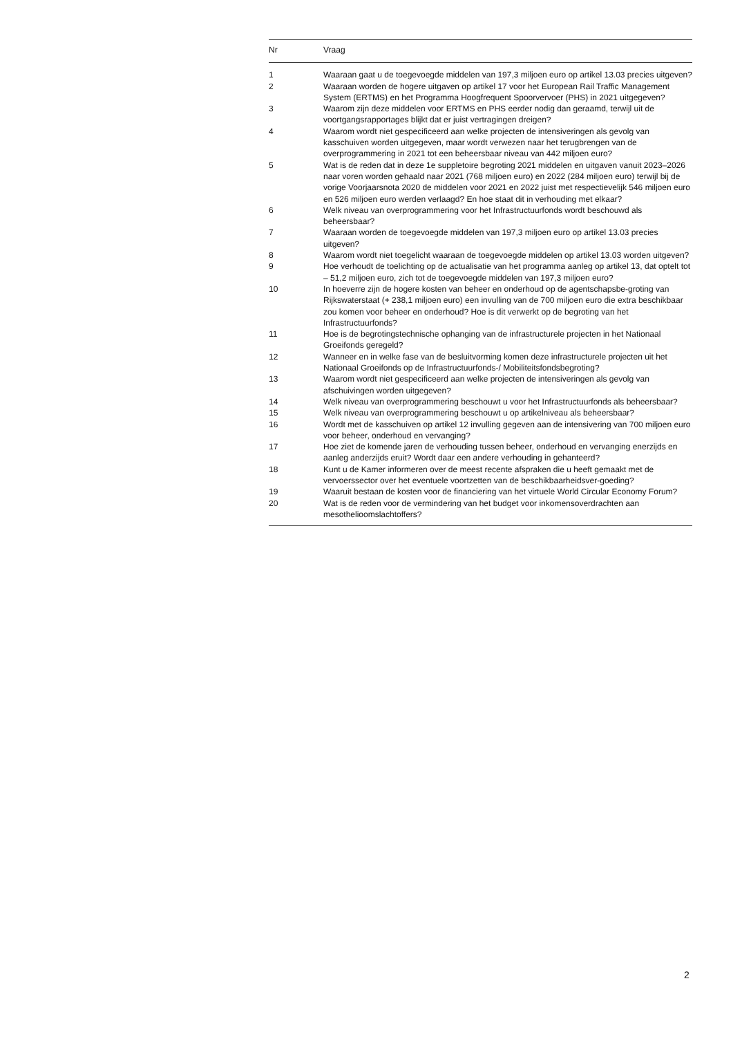| Nr | Vraag |
| --- | --- |
| 1 | Waaraan gaat u de toegevoegde middelen van 197,3 miljoen euro op artikel 13.03 precies uitgeven? |
| 2 | Waaraan worden de hogere uitgaven op artikel 17 voor het European Rail Traffic Management System (ERTMS) en het Programma Hoogfrequent Spoorvervoer (PHS) in 2021 uitgegeven? |
| 3 | Waarom zijn deze middelen voor ERTMS en PHS eerder nodig dan geraamd, terwijl uit de voortgangsrapportages blijkt dat er juist vertragingen dreigen? |
| 4 | Waarom wordt niet gespecificeerd aan welke projecten de intensiveringen als gevolg van kasschuiven worden uitgegeven, maar wordt verwezen naar het terugbrengen van de overprogrammering in 2021 tot een beheersbaar niveau van 442 miljoen euro? |
| 5 | Wat is de reden dat in deze 1e suppletoire begroting 2021 middelen en uitgaven vanuit 2023–2026 naar voren worden gehaald naar 2021 (768 miljoen euro) en 2022 (284 miljoen euro) terwijl bij de vorige Voorjaarsnota 2020 de middelen voor 2021 en 2022 juist met respectievelijk 546 miljoen euro en 526 miljoen euro werden verlaagd? En hoe staat dit in verhouding met elkaar? |
| 6 | Welk niveau van overprogrammering voor het Infrastructuurfonds wordt beschouwd als beheersbaar? |
| 7 | Waaraan worden de toegevoegde middelen van 197,3 miljoen euro op artikel 13.03 precies uitgeven? |
| 8 | Waarom wordt niet toegelicht waaraan de toegevoegde middelen op artikel 13.03 worden uitgeven? |
| 9 | Hoe verhoudt de toelichting op de actualisatie van het programma aanleg op artikel 13, dat optelt tot – 51,2 miljoen euro, zich tot de toegevoegde middelen van 197,3 miljoen euro? |
| 10 | In hoeverre zijn de hogere kosten van beheer en onderhoud op de agentschapsbe-groting van Rijkswaterstaat (+ 238,1 miljoen euro) een invulling van de 700 miljoen euro die extra beschikbaar zou komen voor beheer en onderhoud? Hoe is dit verwerkt op de begroting van het Infrastructuurfonds? |
| 11 | Hoe is de begrotingstechnische ophanging van de infrastructurele projecten in het Nationaal Groeifonds geregeld? |
| 12 | Wanneer en in welke fase van de besluitvorming komen deze infrastructurele projecten uit het Nationaal Groeifonds op de Infrastructuurfonds-/ Mobiliteitsfondsbegroting? |
| 13 | Waarom wordt niet gespecificeerd aan welke projecten de intensiveringen als gevolg van afschuivingen worden uitgegeven? |
| 14 | Welk niveau van overprogrammering beschouwt u voor het Infrastructuurfonds als beheersbaar? |
| 15 | Welk niveau van overprogrammering beschouwt u op artikelniveau als beheersbaar? |
| 16 | Wordt met de kasschuiven op artikel 12 invulling gegeven aan de intensivering van 700 miljoen euro voor beheer, onderhoud en vervanging? |
| 17 | Hoe ziet de komende jaren de verhouding tussen beheer, onderhoud en vervanging enerzijds en aanleg anderzijds eruit? Wordt daar een andere verhouding in gehanteerd? |
| 18 | Kunt u de Kamer informeren over de meest recente afspraken die u heeft gemaakt met de vervoerssector over het eventuele voortzetten van de beschikbaarheidsver-goeding? |
| 19 | Waaruit bestaan de kosten voor de financiering van het virtuele World Circular Economy Forum? |
| 20 | Wat is de reden voor de vermindering van het budget voor inkomensoverdrachten aan mesothelioomslachtoffers? |
2